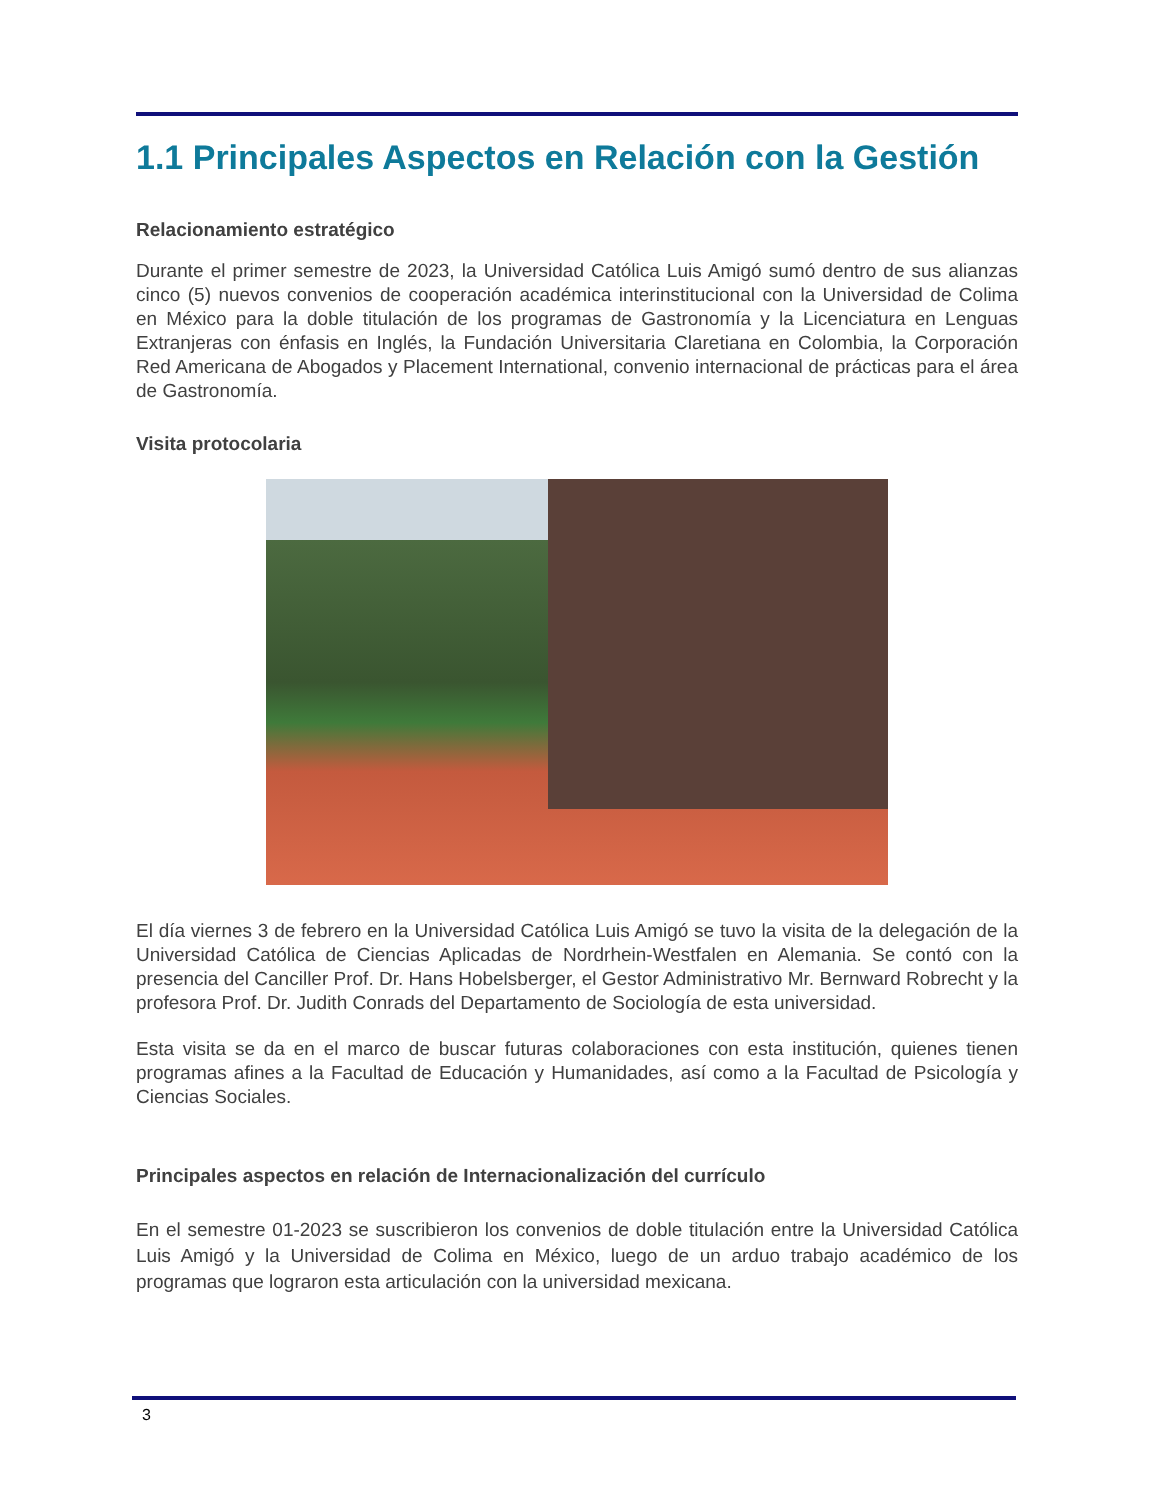1.1 Principales Aspectos en Relación con la Gestión
Relacionamiento estratégico
Durante el primer semestre de 2023, la Universidad Católica Luis Amigó sumó dentro de sus alianzas cinco (5) nuevos convenios de cooperación académica interinstitucional con la Universidad de Colima en México para la doble titulación de los programas de Gastronomía y la Licenciatura en Lenguas Extranjeras con énfasis en Inglés, la Fundación Universitaria Claretiana en Colombia, la Corporación Red Americana de Abogados y Placement International, convenio internacional de prácticas para el área de Gastronomía.
Visita protocolaria
El día viernes 3 de febrero en la Universidad Católica Luis Amigó se tuvo la visita de la delegación de la Universidad Católica de Ciencias Aplicadas de Nordrhein-Westfalen en Alemania. Se contó con la presencia del Canciller Prof. Dr. Hans Hobelsberger, el Gestor Administrativo Mr. Bernward Robrecht y la profesora Prof. Dr. Judith Conrads del Departamento de Sociología de esta universidad.
Esta visita se da en el marco de buscar futuras colaboraciones con esta institución, quienes tienen programas afines a la Facultad de Educación y Humanidades, así como a la Facultad de Psicología y Ciencias Sociales.
Principales aspectos en relación de Internacionalización del currículo
En el semestre 01-2023 se suscribieron los convenios de doble titulación entre la Universidad Católica Luis Amigó y la Universidad de Colima en México, luego de un arduo trabajo académico de los programas que lograron esta articulación con la universidad mexicana.
3